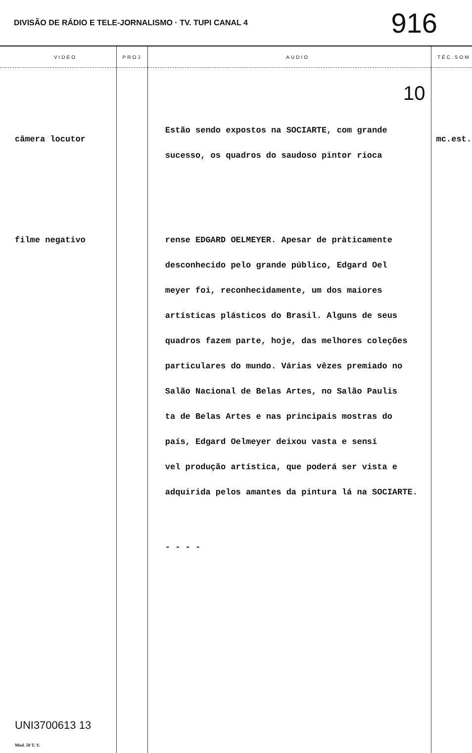DIVISÃO DE RÁDIO E TELE-JORNALISMO · TV. TUPI CANAL 4 916
| VIDEO | PROJ | AUDIO | TÉC.SOM |
| --- | --- | --- | --- |
| câmera locutor filme negativo UNI3700613 13 Mod. 50 T. V. | | 10 Estão sendo expostos na SOCIARTE, com grande sucesso, os quadros do saudoso pintor rioca rense EDGARD OELMEYER. Apesar de pràticamente desconhecido pelo grande público, Edgard Oel meyer foi, reconhecidamente, um dos maiores artísticas plásticos do Brasil. Alguns de seus quadros fazem parte, hoje, das melhores coleções particulares do mundo. Várias vêzes premiado no Salão Nacional de Belas Artes, no Salão Paulis ta de Belas Artes e nas principais mostras do país, Edgard Oelmeyer deixou vasta e sensí vel produção artística, que poderá ser vista e adquirida pelos amantes da pintura lá na SOCIARTE. - - - - | mc.est. |